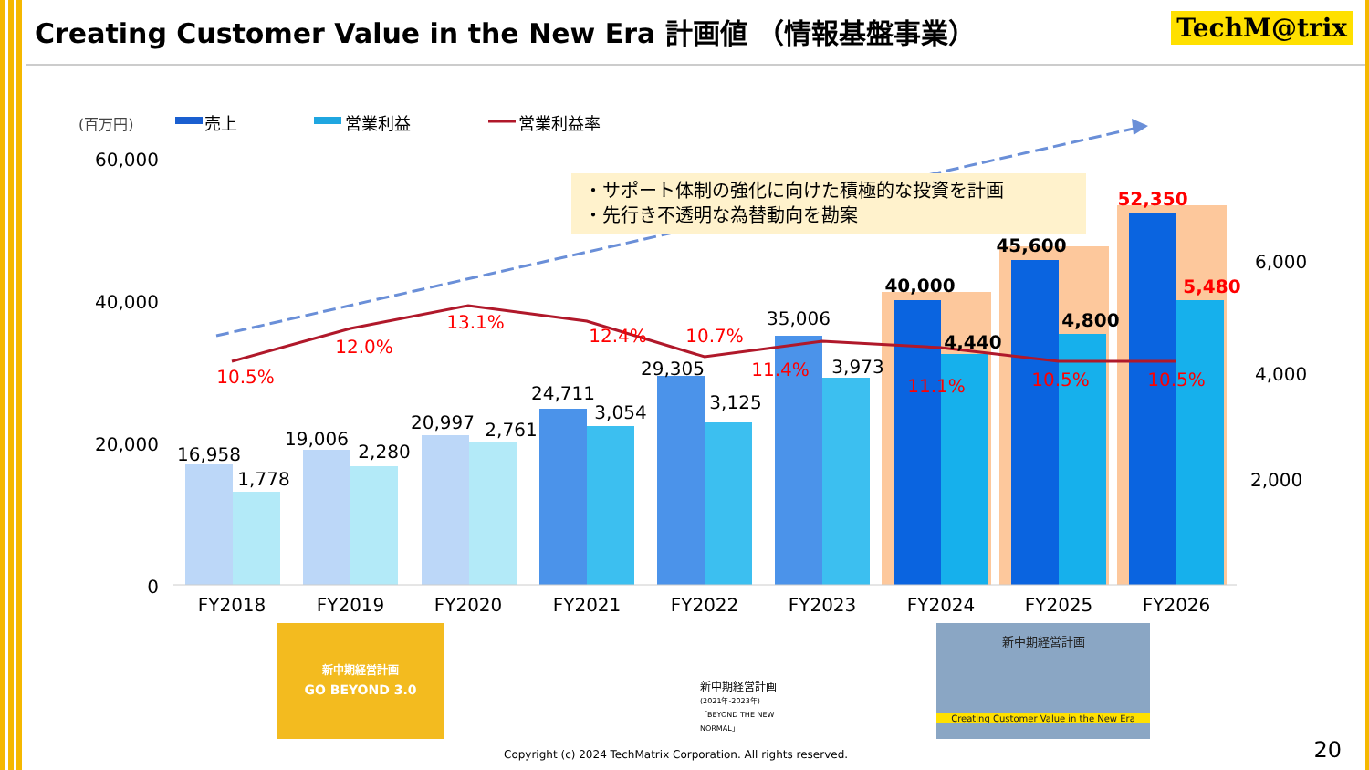Creating Customer Value in the New Era 計画値 （情報基盤事業）
TechM@trix
(百万円)
売上
営業利益
営業利益率
60,000
40,000
20,000
0
6,000
4,000
2,000
16,958
1,778
19,006
2,280
20,997
2,761
24,711
3,054
29,305
3,125
35,006
3,973
40,000
4,440
45,600
4,800
52,350
5,480
10.5%
12.0%
13.1%
12.4%
10.7%
11.4%
11.1%
10.5%
10.5%
FY2018
FY2019
FY2020
FY2021
FY2022
FY2023
FY2024
FY2025
FY2026
・サポート体制の強化に向けた積極的な投資を計画
・先行き不透明な為替動向を勘案
新中期経営計画
GO BEYOND 3.0
新中期経営計画
(2021年-2023年)
「BEYOND THE NEW NORMAL」
新中期経営計画
Creating Customer Value in the New Era
Copyright (c) 2024 TechMatrix Corporation. All rights reserved.
20